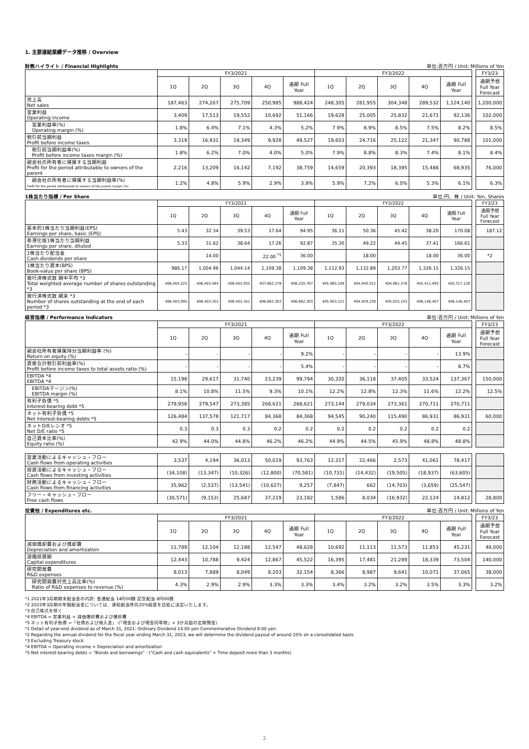1. 主要連結業績データ推移 / Overview
財務ハイライト / Financial Highlights 単位:百万円 / Unit: Millions of Yen
| | FY3/2021 | | | | | FY3/2022 | | | | | | FY3/23 |
| --- | --- | --- | --- | --- | --- | --- | --- | --- | --- | --- | --- | --- |
| | 1Q | 2Q | 3Q | 4Q | 通期 Full Year | 1Q | 2Q | 3Q | 4Q | 通期 Full Year | | 通期予想 Full Year Forecast |
| 売上高 Net sales | 187,463 | 274,267 | 275,709 | 250,985 | 988,424 | 248,305 | 281,955 | 304,348 | 289,532 | 1,124,140 | | 1,200,000 |
| 営業利益 Operating income | 3,409 | 17,513 | 19,552 | 10,692 | 51,166 | 19,628 | 25,005 | 25,832 | 21,671 | 92,136 | | 102,000 |
| 営業利益率(%) Operating margin (%) | 1.8% | 6.4% | 7.1% | 4.3% | 5.2% | 7.9% | 8.9% | 8.5% | 7.5% | 8.2% | | 8.5% |
| 税引前当期利益 Profit before income taxes | 3,319 | 16,931 | 19,349 | 9,928 | 49,527 | 19,603 | 24,716 | 25,122 | 21,347 | 90,788 | | 101,000 |
| 税引前当期利益率(%) Profit before income taxes margin (%) | 1.8% | 6.2% | 7.0% | 4.0% | 5.0% | 7.9% | 8.8% | 8.3% | 7.4% | 8.1% | | 8.4% |
| 親会社の所有者に帰属する当期利益 Profit for the period attributable to owners of the parent | 2,216 | 13,209 | 16,142 | 7,192 | 38,759 | 14,659 | 20,393 | 18,395 | 15,488 | 68,935 | | 76,000 |
| 親会社の所有者に帰属する当期利益率(%) Profit for the period attributable to owners of the parent margin (%) | 1.2% | 4.8% | 5.9% | 2.9% | 3.9% | 5.9% | 7.2% | 6.0% | 5.3% | 6.1% | | 6.3% |
1株当たり指標 / Per Share 単位:円、株 / Unit: Yen, Shares
| | FY3/2021 | | | | | FY3/2022 | | | | | | FY3/23 |
| --- | --- | --- | --- | --- | --- | --- | --- | --- | --- | --- | --- | --- |
| | 1Q | 2Q | 3Q | 4Q | 通期 Full Year | 1Q | 2Q | 3Q | 4Q | 通期 Full Year | | 通期予想 Full Year Forecast |
| 基本的1株当たり当期利益(EPS) Earnings per share, basic (EPS) | 5.43 | 32.34 | 39.53 | 17.64 | 94.95 | 36.11 | 50.36 | 45.42 | 38.20 | 170.08 | | 187.12 |
| 希薄化後1株当たり当期利益 Earnings per share, diluted | 5.33 | 31.62 | 38.64 | 17.26 | 92.87 | 35.30 | 49.22 | 44.45 | 37.41 | 166.61 | | |
| 1株当たり配当金 Cash dividends per share | | 14.00 | | 22.00 <sup>*1</sup> | 36.00 | | 18.00 | | 18.00 | 36.00 | | *2 |
| 1株当たり資本(BPS) Book-value per share (BPS) | 986.17 | 1,004.96 | 1,044.14 | 1,109.38 | 1,109.38 | 1,112.93 | 1,132.89 | 1,203.77 | 1,326.15 | 1,326.15 | | |
| 発行済株式数 期中平均 *3 Total weighted average number of shares outstanding *3 | 408,404,225 | 408,403,484 | 408,402,935 | 407,662,278 | 408,220,767 | 405,965,109 | 404,940,012 | 404,961,378 | 405,411,093 | 405,317,126 | | |
| 発行済株式数 期末 *3 Number of shares outstanding at the end of each period *3 | 408,403,995 | 408,403,352 | 408,402,341 | 406,662,303 | 406,662,303 | 405,903,121 | 404,929,239 | 405,025,153 | 406,146,407 | 406,146,407 | | |
経営指標 / Performance Indicators 単位:百万円 / Unit: Millions of Yen
| | FY3/2021 | | | | | FY3/2022 | | | | | | FY3/23 |
| --- | --- | --- | --- | --- | --- | --- | --- | --- | --- | --- | --- | --- |
| | 1Q | 2Q | 3Q | 4Q | 通期 Full Year | 1Q | 2Q | 3Q | 4Q | 通期 Full Year | | 通期予想 Full Year Forecast |
| 親会社所有者帰属持分当期利益率 (%) Return on equity (%) | - | - | - | - | 9.2% | - | - | - | - | 13.9% | | |
| 資産合計税引前利益率(%) Profit before income taxes to total assets ratio (%) | - | - | - | - | 5.4% | - | - | - | - | 8.7% | | |
| EBITDA *4 EBITDA *4 | 15,198 | 29,617 | 31,740 | 23,239 | 99,794 | 30,320 | 36,118 | 37,405 | 33,524 | 137,367 | | 150,000 |
| EBITDAマージン(%) EBITDA margin (%) | 8.1% | 10.8% | 11.5% | 9.3% | 10.1% | 12.2% | 12.8% | 12.3% | 11.6% | 12.2% | | 12.5% |
| 有利子負債 *5 Interest-bearing debt *5 | 279,956 | 279,547 | 273,385 | 268,621 | 268,621 | 273,144 | 279,034 | 273,361 | 270,711 | 270,711 | | |
| ネット有利子負債 *5 Net interest-bearing debts *5 | 126,484 | 137,578 | 121,717 | 84,368 | 84,368 | 94,545 | 90,240 | 115,490 | 86,931 | 86,931 | | 60,000 |
| ネットD/Eレシオ *5 Net D/E ratio *5 | 0.3 | 0.3 | 0.3 | 0.2 | 0.2 | 0.2 | 0.2 | 0.2 | 0.2 | 0.2 | | |
| 自己資本比率(%) Equity ratio (%) | 42.9% | 44.0% | 44.8% | 46.2% | 46.2% | 44.9% | 44.5% | 45.9% | 48.8% | 48.8% | | |
| 営業活動によるキャッシュ・フロー Cash flows from operating activities | 3,537 | 4,194 | 36,013 | 50,019 | 93,763 | 12,317 | 22,466 | 2,573 | 41,061 | 78,417 | | |
| 投資活動によるキャッシュ・フロー Cash flows from investing activities | (34,108) | (13,347) | (10,326) | (12,800) | (70,581) | (10,731) | (14,432) | (19,505) | (18,937) | (63,605) | | |
| 財務活動によるキャッシュ・フロー Cash flows from financing activities | 35,962 | (2,537) | (13,541) | (10,627) | 9,257 | (7,847) | 662 | (14,703) | (3,659) | (25,547) | | |
| フリー・キャッシュ・フロー Free cash flows | (30,571) | (9,153) | 25,687 | 37,219 | 23,182 | 1,586 | 8,034 | (16,932) | 22,124 | 14,812 | | 28,800 |
投資他 / Expenditures etc. 単位:百万円 / Unit: Millions of Yen
| | FY3/2021 | | | | | FY3/2022 | | | | | | FY3/23 |
| --- | --- | --- | --- | --- | --- | --- | --- | --- | --- | --- | --- | --- |
| | 1Q | 2Q | 3Q | 4Q | 通期 Full Year | 1Q | 2Q | 3Q | 4Q | 通期 Full Year | | 通期予想 Full Year Forecast |
| 減価償却費および償却費 Depreciation and amortization | 11,789 | 12,104 | 12,188 | 12,547 | 48,628 | 10,692 | 11,113 | 11,573 | 11,853 | 45,231 | | 48,000 |
| 設備投資額 Capital expenditures | 12,443 | 10,788 | 9,424 | 12,867 | 45,522 | 16,395 | 17,481 | 21,289 | 18,339 | 73,504 | | 140,000 |
| 研究開発費 R&D expenses | 8,013 | 7,889 | 8,049 | 8,203 | 32,154 | 8,366 | 8,987 | 9,641 | 10,071 | 37,065 | | 38,000 |
| 研究開発費対売上高比率(%) Ratio of R&D expenses to revenue (%) | 4.3% | 2.9% | 2.9% | 3.3% | 3.3% | 3.4% | 3.2% | 3.2% | 3.5% | 3.3% | | 3.2% |
*1 2021年3月期期末配当金の内訳: 普通配当 14円00銭 記念配当 8円00銭
*2 2023年3月期の年間配当金については、連結配当性向20%程度を目処に決定いたします。
*3 自己株式を除く
*4 EBITDA = 営業利益 + 減価償却費および償却費
*5 ネット有利子負債 =「社債および借入金」-(「現金および現金同等物」+ 3か月超の定期預金)
*1 Detail of year-end dividend as of March 31, 2021: Ordinary Dividend 14.00 yen Commemorative Dividend 8.00 yen.
*2 Regarding the annual dividend for the fiscal year ending March 31, 2023, we will determine the dividend payout of around 20% on a consolidated basis.
*3 Excluding Treasury stock
*4 EBITDA = Operating income + Depreciation and amortization
*5 Net interest-bearing debts = "Bonds and borrowings" - ("Cash and cash equivalents" + Time deposit more than 3 months)
2